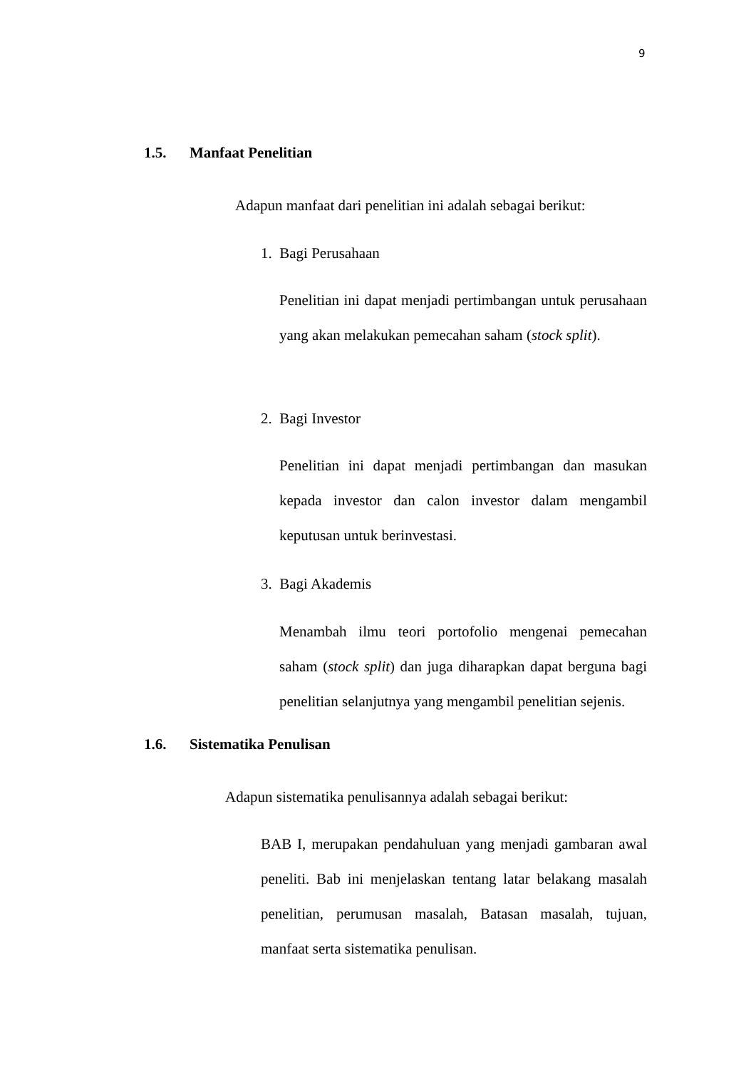9
1.5. Manfaat Penelitian
Adapun manfaat dari penelitian ini adalah sebagai berikut:
1. Bagi Perusahaan
Penelitian ini dapat menjadi pertimbangan untuk perusahaan yang akan melakukan pemecahan saham (stock split).
2. Bagi Investor
Penelitian ini dapat menjadi pertimbangan dan masukan kepada investor dan calon investor dalam mengambil keputusan untuk berinvestasi.
3. Bagi Akademis
Menambah ilmu teori portofolio mengenai pemecahan saham (stock split) dan juga diharapkan dapat berguna bagi penelitian selanjutnya yang mengambil penelitian sejenis.
1.6. Sistematika Penulisan
Adapun sistematika penulisannya adalah sebagai berikut:
BAB I, merupakan pendahuluan yang menjadi gambaran awal peneliti. Bab ini menjelaskan tentang latar belakang masalah penelitian, perumusan masalah, Batasan masalah, tujuan, manfaat serta sistematika penulisan.